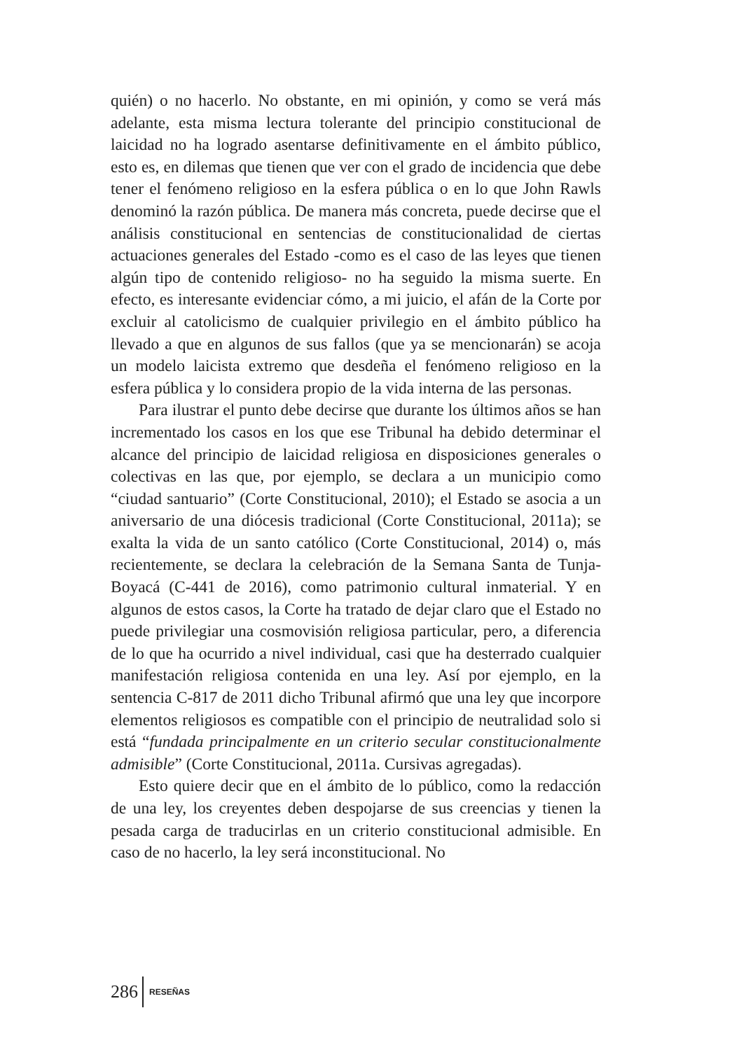quién) o no hacerlo. No obstante, en mi opinión, y como se verá más adelante, esta misma lectura tolerante del principio constitucional de laicidad no ha logrado asentarse definitivamente en el ámbito público, esto es, en dilemas que tienen que ver con el grado de incidencia que debe tener el fenómeno religioso en la esfera pública o en lo que John Rawls denominó la razón pública. De manera más concreta, puede decirse que el análisis constitucional en sentencias de constitucionalidad de ciertas actuaciones generales del Estado -como es el caso de las leyes que tienen algún tipo de contenido religioso- no ha seguido la misma suerte. En efecto, es interesante evidenciar cómo, a mi juicio, el afán de la Corte por excluir al catolicismo de cualquier privilegio en el ámbito público ha llevado a que en algunos de sus fallos (que ya se mencionarán) se acoja un modelo laicista extremo que desdeña el fenómeno religioso en la esfera pública y lo considera propio de la vida interna de las personas.
Para ilustrar el punto debe decirse que durante los últimos años se han incrementado los casos en los que ese Tribunal ha debido determinar el alcance del principio de laicidad religiosa en disposiciones generales o colectivas en las que, por ejemplo, se declara a un municipio como “ciudad santuario” (Corte Constitucional, 2010); el Estado se asocia a un aniversario de una diócesis tradicional (Corte Constitucional, 2011a); se exalta la vida de un santo católico (Corte Constitucional, 2014) o, más recientemente, se declara la celebración de la Semana Santa de Tunja-Boyacá (C-441 de 2016), como patrimonio cultural inmaterial. Y en algunos de estos casos, la Corte ha tratado de dejar claro que el Estado no puede privilegiar una cosmovisión religiosa particular, pero, a diferencia de lo que ha ocurrido a nivel individual, casi que ha desterrado cualquier manifestación religiosa contenida en una ley. Así por ejemplo, en la sentencia C-817 de 2011 dicho Tribunal afirmó que una ley que incorpore elementos religiosos es compatible con el principio de neutralidad solo si está “fundada principalmente en un criterio secular constitucionalmente admisible” (Corte Constitucional, 2011a. Cursivas agregadas).
Esto quiere decir que en el ámbito de lo público, como la redacción de una ley, los creyentes deben despojarse de sus creencias y tienen la pesada carga de traducirlas en un criterio constitucional admisible. En caso de no hacerlo, la ley será inconstitucional. No
286 RESEÑAS